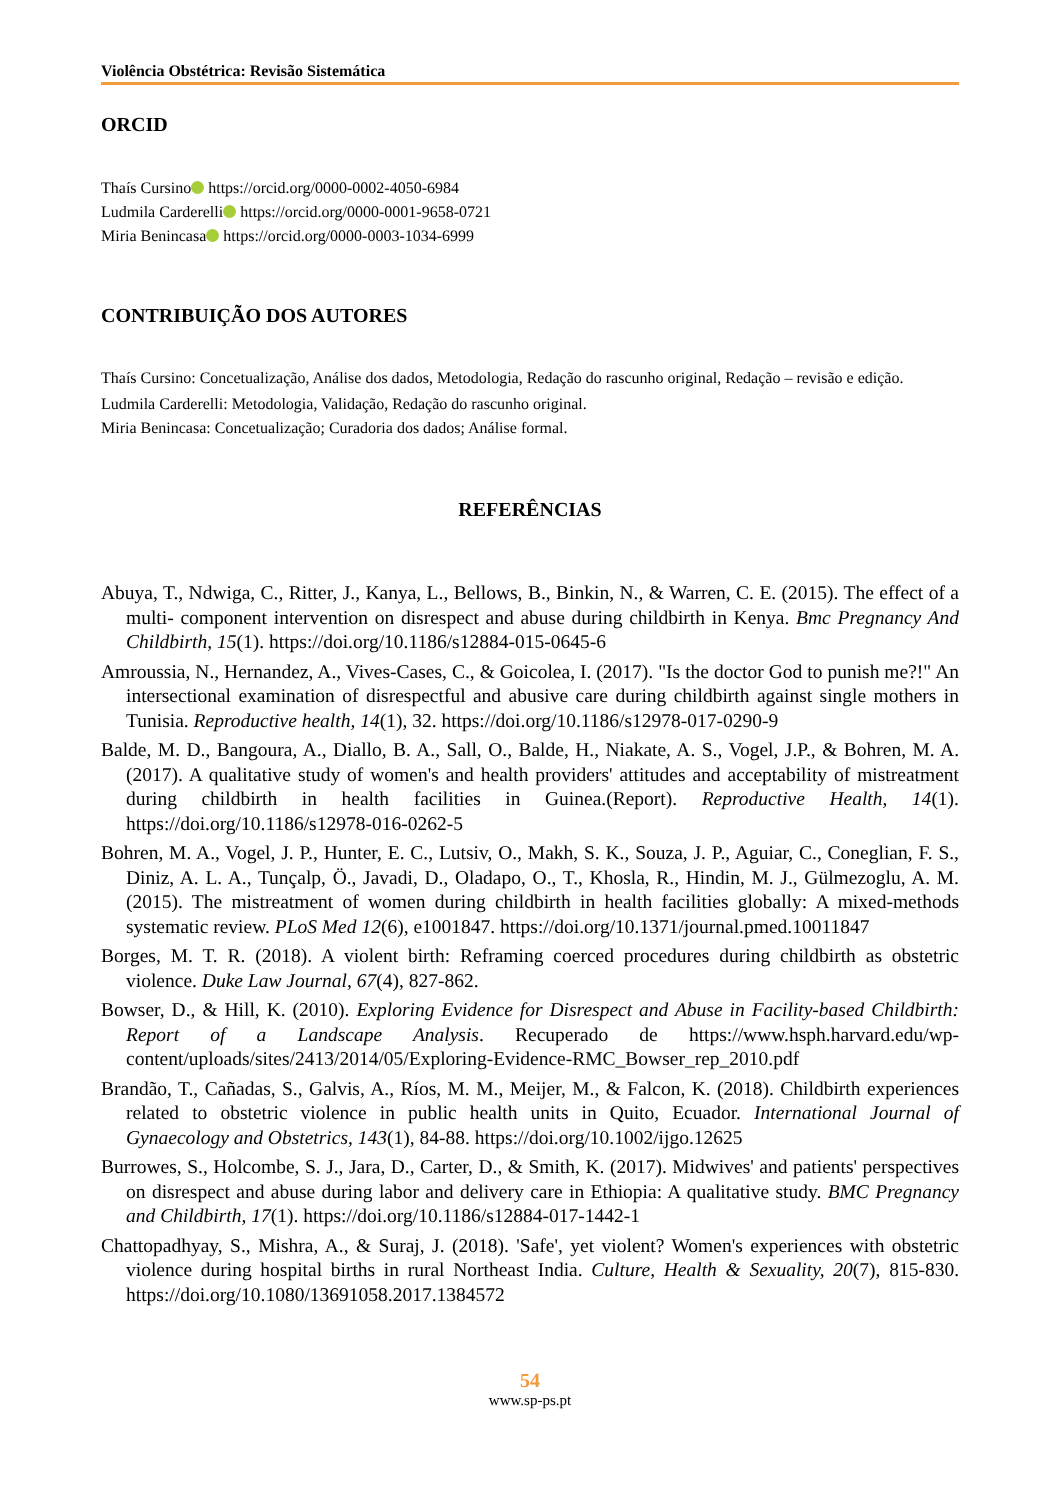Violência Obstétrica: Revisão Sistemática
ORCID
Thaís Cursino https://orcid.org/0000-0002-4050-6984
Ludmila Carderelli https://orcid.org/0000-0001-9658-0721
Miria Benincasa https://orcid.org/0000-0003-1034-6999
CONTRIBUIÇÃO DOS AUTORES
Thaís Cursino: Concetualização, Análise dos dados, Metodologia, Redação do rascunho original, Redação – revisão e edição.
Ludmila Carderelli: Metodologia, Validação, Redação do rascunho original.
Miria Benincasa: Concetualização; Curadoria dos dados; Análise formal.
REFERÊNCIAS
Abuya, T., Ndwiga, C., Ritter, J., Kanya, L., Bellows, B., Binkin, N., & Warren, C. E. (2015). The effect of a multi- component intervention on disrespect and abuse during childbirth in Kenya. Bmc Pregnancy And Childbirth, 15(1). https://doi.org/10.1186/s12884-015-0645-6
Amroussia, N., Hernandez, A., Vives-Cases, C., & Goicolea, I. (2017). "Is the doctor God to punish me?!" An intersectional examination of disrespectful and abusive care during childbirth against single mothers in Tunisia. Reproductive health, 14(1), 32. https://doi.org/10.1186/s12978-017-0290-9
Balde, M. D., Bangoura, A., Diallo, B. A., Sall, O., Balde, H., Niakate, A. S., Vogel, J.P., & Bohren, M. A. (2017). A qualitative study of women's and health providers' attitudes and acceptability of mistreatment during childbirth in health facilities in Guinea.(Report). Reproductive Health, 14(1). https://doi.org/10.1186/s12978-016-0262-5
Bohren, M. A., Vogel, J. P., Hunter, E. C., Lutsiv, O., Makh, S. K., Souza, J. P., Aguiar, C., Coneglian, F. S., Diniz, A. L. A., Tunçalp, Ö., Javadi, D., Oladapo, O., T., Khosla, R., Hindin, M. J., Gülmezoglu, A. M. (2015). The mistreatment of women during childbirth in health facilities globally: A mixed-methods systematic review. PLoS Med 12(6), e1001847. https://doi.org/10.1371/journal.pmed.10011847
Borges, M. T. R. (2018). A violent birth: Reframing coerced procedures during childbirth as obstetric violence. Duke Law Journal, 67(4), 827-862.
Bowser, D., & Hill, K. (2010). Exploring Evidence for Disrespect and Abuse in Facility-based Childbirth: Report of a Landscape Analysis. Recuperado de https://www.hsph.harvard.edu/wp-content/uploads/sites/2413/2014/05/Exploring-Evidence-RMC_Bowser_rep_2010.pdf
Brandão, T., Cañadas, S., Galvis, A., Ríos, M. M., Meijer, M., & Falcon, K. (2018). Childbirth experiences related to obstetric violence in public health units in Quito, Ecuador. International Journal of Gynaecology and Obstetrics, 143(1), 84-88. https://doi.org/10.1002/ijgo.12625
Burrowes, S., Holcombe, S. J., Jara, D., Carter, D., & Smith, K. (2017). Midwives' and patients' perspectives on disrespect and abuse during labor and delivery care in Ethiopia: A qualitative study. BMC Pregnancy and Childbirth, 17(1). https://doi.org/10.1186/s12884-017-1442-1
Chattopadhyay, S., Mishra, A., & Suraj, J. (2018). 'Safe', yet violent? Women's experiences with obstetric violence during hospital births in rural Northeast India. Culture, Health & Sexuality, 20(7), 815-830. https://doi.org/10.1080/13691058.2017.1384572
54
www.sp-ps.pt